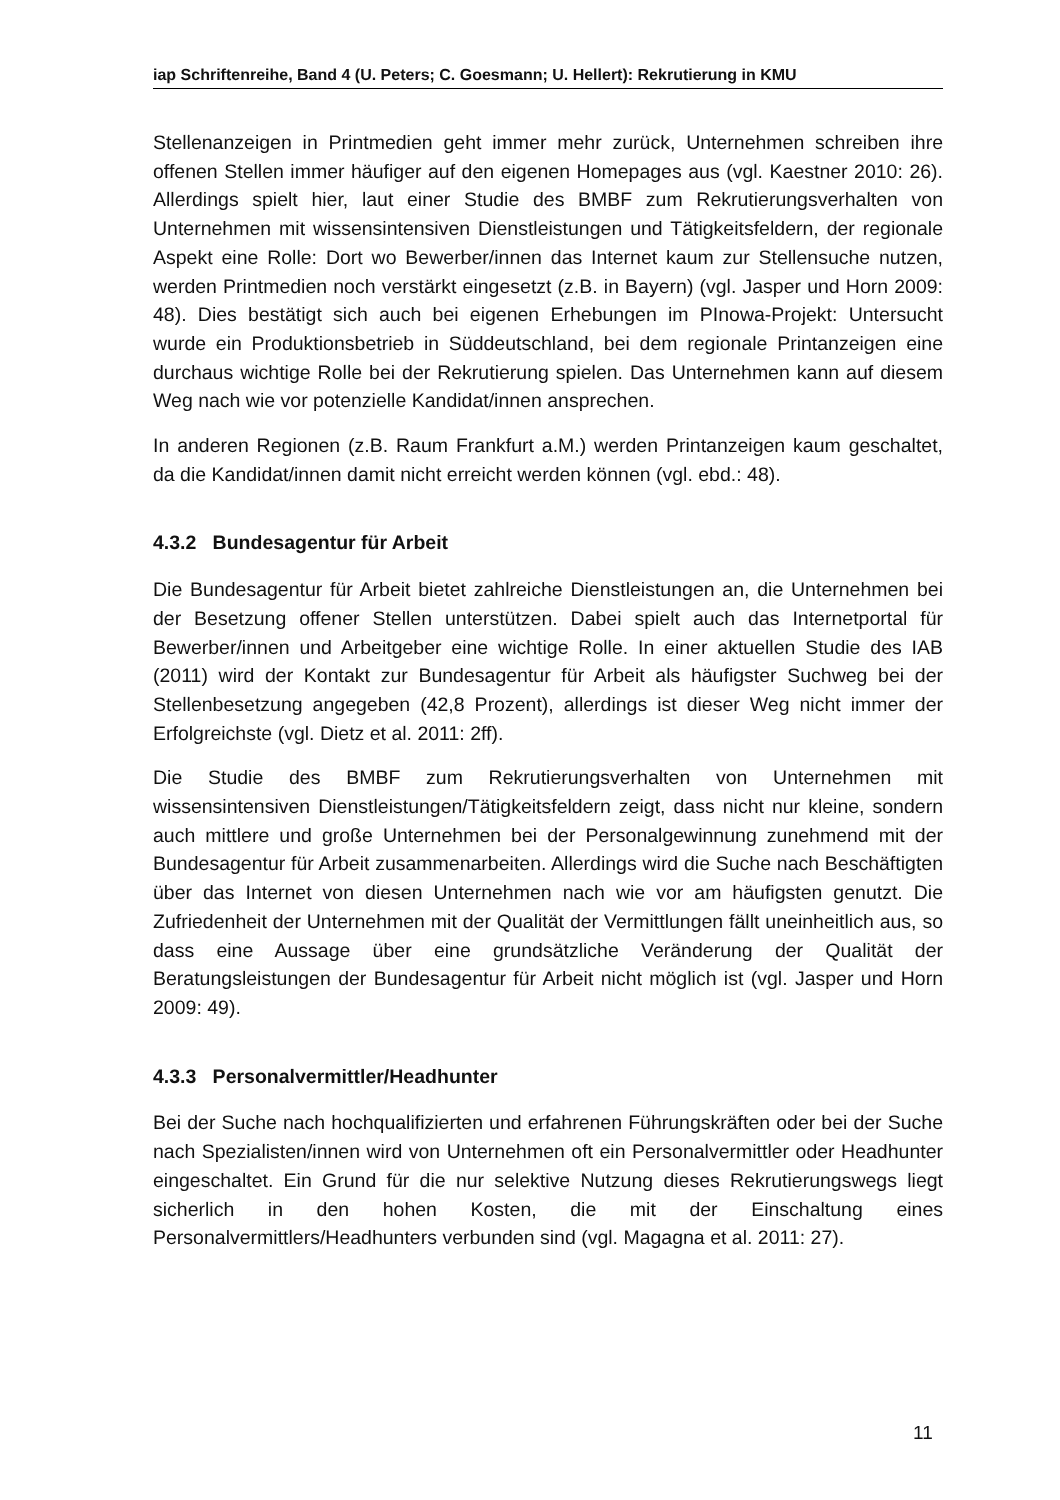iap Schriftenreihe, Band 4 (U. Peters; C. Goesmann; U. Hellert): Rekrutierung in KMU
Stellenanzeigen in Printmedien geht immer mehr zurück, Unternehmen schreiben ihre offenen Stellen immer häufiger auf den eigenen Homepages aus (vgl. Kaestner 2010: 26). Allerdings spielt hier, laut einer Studie des BMBF zum Rekrutierungsverhalten von Unternehmen mit wissensintensiven Dienstleistungen und Tätigkeitsfeldern, der regionale Aspekt eine Rolle: Dort wo Bewerber/innen das Internet kaum zur Stellensuche nutzen, werden Printmedien noch verstärkt eingesetzt (z.B. in Bayern) (vgl. Jasper und Horn 2009: 48). Dies bestätigt sich auch bei eigenen Erhebungen im PInowa-Projekt: Untersucht wurde ein Produktionsbetrieb in Süddeutschland, bei dem regionale Printanzeigen eine durchaus wichtige Rolle bei der Rekrutierung spielen. Das Unternehmen kann auf diesem Weg nach wie vor potenzielle Kandidat/innen ansprechen.
In anderen Regionen (z.B. Raum Frankfurt a.M.) werden Printanzeigen kaum geschaltet, da die Kandidat/innen damit nicht erreicht werden können (vgl. ebd.: 48).
4.3.2 Bundesagentur für Arbeit
Die Bundesagentur für Arbeit bietet zahlreiche Dienstleistungen an, die Unternehmen bei der Besetzung offener Stellen unterstützen. Dabei spielt auch das Internetportal für Bewerber/innen und Arbeitgeber eine wichtige Rolle. In einer aktuellen Studie des IAB (2011) wird der Kontakt zur Bundesagentur für Arbeit als häufigster Suchweg bei der Stellenbesetzung angegeben (42,8 Prozent), allerdings ist dieser Weg nicht immer der Erfolgreichste (vgl. Dietz et al. 2011: 2ff).
Die Studie des BMBF zum Rekrutierungsverhalten von Unternehmen mit wissensintensiven Dienstleistungen/Tätigkeitsfeldern zeigt, dass nicht nur kleine, sondern auch mittlere und große Unternehmen bei der Personalgewinnung zunehmend mit der Bundesagentur für Arbeit zusammenarbeiten. Allerdings wird die Suche nach Beschäftigten über das Internet von diesen Unternehmen nach wie vor am häufigsten genutzt. Die Zufriedenheit der Unternehmen mit der Qualität der Vermittlungen fällt uneinheitlich aus, so dass eine Aussage über eine grundsätzliche Veränderung der Qualität der Beratungsleistungen der Bundesagentur für Arbeit nicht möglich ist (vgl. Jasper und Horn 2009: 49).
4.3.3 Personalvermittler/Headhunter
Bei der Suche nach hochqualifizierten und erfahrenen Führungskräften oder bei der Suche nach Spezialisten/innen wird von Unternehmen oft ein Personalvermittler oder Headhunter eingeschaltet. Ein Grund für die nur selektive Nutzung dieses Rekrutierungswegs liegt sicherlich in den hohen Kosten, die mit der Einschaltung eines Personalvermittlers/Headhunters verbunden sind (vgl. Magagna et al. 2011: 27).
11